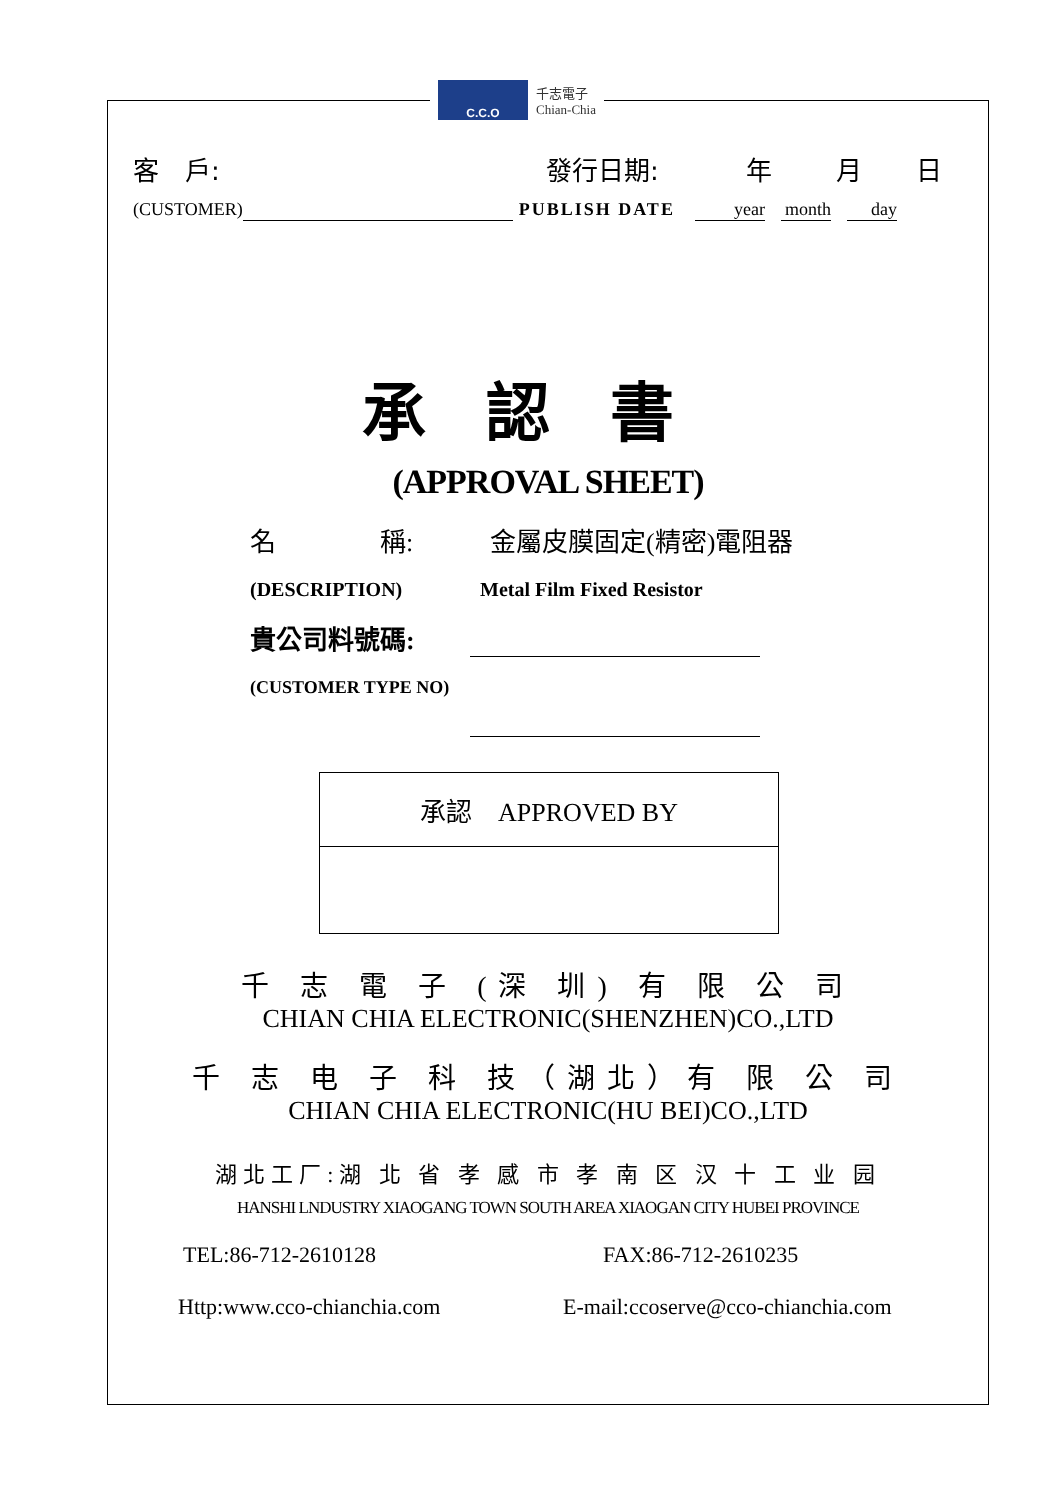C.C.O
千志電子
Chian-Chia
客　戶: 發行日期: 年 月 日
(CUSTOMER) PUBLISH DATE year month day
承認書
(APPROVAL SHEET)
名　　　　稱: 金屬皮膜固定(精密)電阻器
(DESCRIPTION) Metal Film Fixed Resistor
貴公司料號碼:
(CUSTOMER TYPE NO)
承認　APPROVED BY
千 志 電 子 (深 圳) 有 限 公 司
CHIAN CHIA ELECTRONIC(SHENZHEN)CO.,LTD
千 志 电 子 科 技（湖北）有 限 公 司
CHIAN CHIA ELECTRONIC(HU BEI)CO.,LTD
湖北工厂:湖 北 省 孝 感 市 孝 南 区 汉 十 工 业 园
HANSHI LNDUSTRY XIAOGANG TOWN SOUTH AREA XIAOGAN CITY HUBEI PROVINCE
TEL:86-712-2610128 FAX:86-712-2610235
Http:www.cco-chianchia.com E-mail:ccoserve@cco-chianchia.com